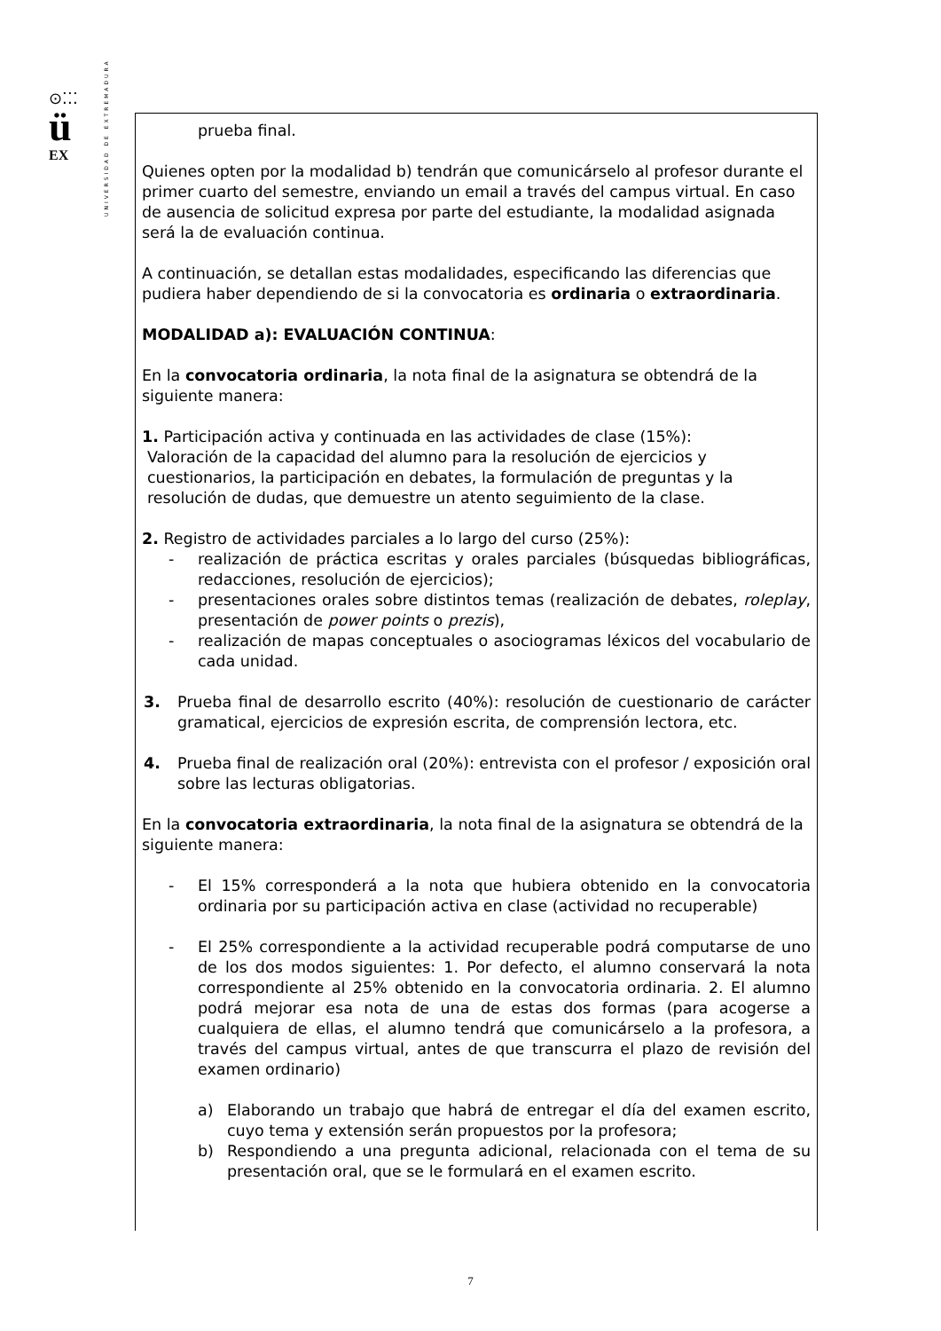⊙⁚⁚⁚
ü
EX
UNIVERSIDAD DE EXTREMADURA
prueba final.
Quienes opten por la modalidad b) tendrán que comunicárselo al profesor durante el primer cuarto del semestre, enviando un email a través del campus virtual. En caso de ausencia de solicitud expresa por parte del estudiante, la modalidad asignada será la de evaluación continua.
A continuación, se detallan estas modalidades, especificando las diferencias que pudiera haber dependiendo de si la convocatoria es ordinaria o extraordinaria.
MODALIDAD a): EVALUACIÓN CONTINUA:
En la convocatoria ordinaria, la nota final de la asignatura se obtendrá de la siguiente manera:
1. Participación activa y continuada en las actividades de clase (15%):
Valoración de la capacidad del alumno para la resolución de ejercicios y cuestionarios, la participación en debates, la formulación de preguntas y la resolución de dudas, que demuestre un atento seguimiento de la clase.
2. Registro de actividades parciales a lo largo del curso (25%):
- realización de práctica escritas y orales parciales (búsquedas bibliográficas, redacciones, resolución de ejercicios);
- presentaciones orales sobre distintos temas (realización de debates, roleplay, presentación de power points o prezis),
- realización de mapas conceptuales o asociogramas léxicos del vocabulario de cada unidad.
3. Prueba final de desarrollo escrito (40%): resolución de cuestionario de carácter gramatical, ejercicios de expresión escrita, de comprensión lectora, etc.
4. Prueba final de realización oral (20%): entrevista con el profesor / exposición oral sobre las lecturas obligatorias.
En la convocatoria extraordinaria, la nota final de la asignatura se obtendrá de la siguiente manera:
- El 15% corresponderá a la nota que hubiera obtenido en la convocatoria ordinaria por su participación activa en clase (actividad no recuperable)
- El 25% correspondiente a la actividad recuperable podrá computarse de uno de los dos modos siguientes: 1. Por defecto, el alumno conservará la nota correspondiente al 25% obtenido en la convocatoria ordinaria. 2. El alumno podrá mejorar esa nota de una de estas dos formas (para acogerse a cualquiera de ellas, el alumno tendrá que comunicárselo a la profesora, a través del campus virtual, antes de que transcurra el plazo de revisión del examen ordinario)
a) Elaborando un trabajo que habrá de entregar el día del examen escrito, cuyo tema y extensión serán propuestos por la profesora;
b) Respondiendo a una pregunta adicional, relacionada con el tema de su presentación oral, que se le formulará en el examen escrito.
7